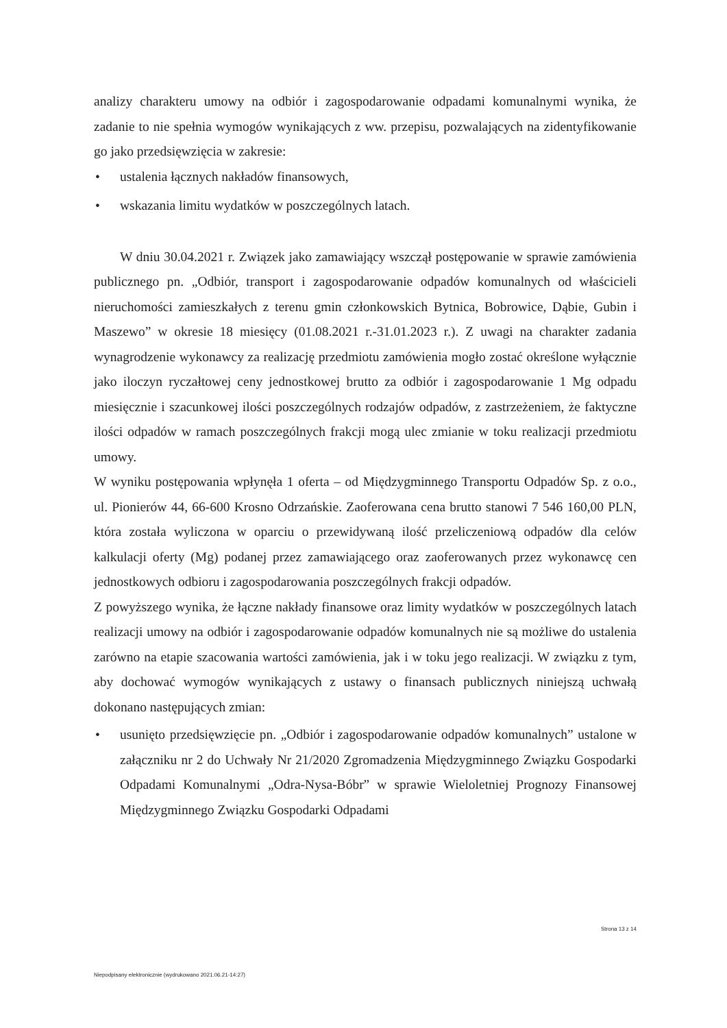analizy charakteru umowy na odbiór i zagospodarowanie odpadami komunalnymi wynika, że zadanie to nie spełnia wymogów wynikających z ww. przepisu, pozwalających na zidentyfikowanie go jako przedsięwzięcia w zakresie:
• ustalenia łącznych nakładów finansowych,
• wskazania limitu wydatków w poszczególnych latach.
W dniu 30.04.2021 r. Związek jako zamawiający wszczął postępowanie w sprawie zamówienia publicznego pn. „Odbiór, transport i zagospodarowanie odpadów komunalnych od właścicieli nieruchomości zamieszkałych z terenu gmin członkowskich Bytnica, Bobrowice, Dąbie, Gubin i Maszewo” w okresie 18 miesięcy (01.08.2021 r.-31.01.2023 r.). Z uwagi na charakter zadania wynagrodzenie wykonawcy za realizację przedmiotu zamówienia mogło zostać określone wyłącznie jako iloczyn ryczałtowej ceny jednostkowej brutto za odbiór i zagospodarowanie 1 Mg odpadu miesięcznie i szacunkowej ilości poszczególnych rodzajów odpadów, z zastrzeżeniem, że faktyczne ilości odpadów w ramach poszczególnych frakcji mogą ulec zmianie w toku realizacji przedmiotu umowy.
W wyniku postępowania wpłynęła 1 oferta – od Międzygminnego Transportu Odpadów Sp. z o.o., ul. Pionierów 44, 66-600 Krosno Odrzańskie. Zaoferowana cena brutto stanowi 7 546 160,00 PLN, która została wyliczona w oparciu o przewidywaną ilość przeliczeniową odpadów dla celów kalkulacji oferty (Mg) podanej przez zamawiającego oraz zaoferowanych przez wykonawcę cen jednostkowych odbioru i zagospodarowania poszczególnych frakcji odpadów.
Z powyższego wynika, że łączne nakłady finansowe oraz limity wydatków w poszczególnych latach realizacji umowy na odbiór i zagospodarowanie odpadów komunalnych nie są możliwe do ustalenia zarówno na etapie szacowania wartości zamówienia, jak i w toku jego realizacji. W związku z tym, aby dochować wymogów wynikających z ustawy o finansach publicznych niniejszą uchwałą dokonano następujących zmian:
• usunięto przedsięwzięcie pn. „Odbiór i zagospodarowanie odpadów komunalnych” ustalone w załączniku nr 2 do Uchwały Nr 21/2020 Zgromadzenia Międzygminnego Związku Gospodarki Odpadami Komunalnymi „Odra-Nysa-Bóbr” w sprawie Wieloletniej Prognozy Finansowej Międzygminnego Związku Gospodarki Odpadami
Strona 13 z 14
Niepodpisany elektronicznie (wydrukowano 2021.06.21-14:27)